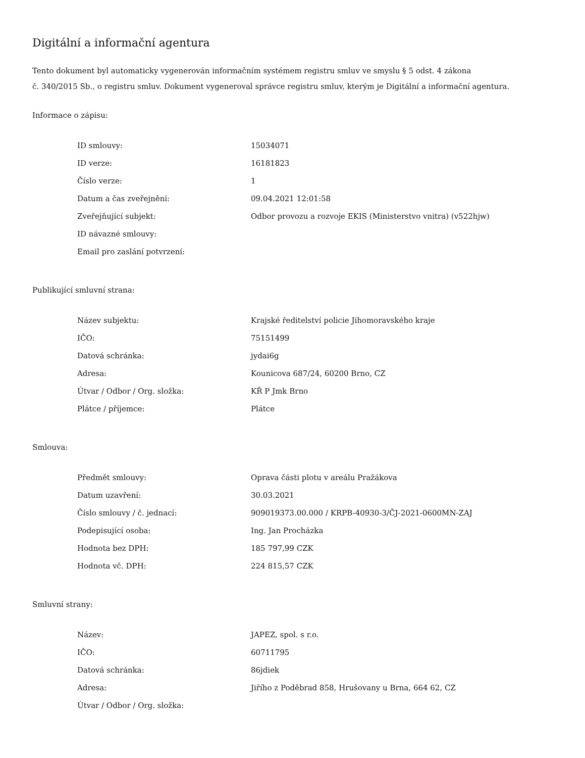Digitální a informační agentura
Tento dokument byl automaticky vygenerován informačním systémem registru smluv ve smyslu § 5 odst. 4 zákona
č. 340/2015 Sb., o registru smluv. Dokument vygeneroval správce registru smluv, kterým je Digitální a informační agentura.
Informace o zápisu:
| ID smlouvy: | 15034071 |
| ID verze: | 16181823 |
| Číslo verze: | 1 |
| Datum a čas zveřejnění: | 09.04.2021 12:01:58 |
| Zveřejňující subjekt: | Odbor provozu a rozvoje EKIS (Ministerstvo vnitra) (v522hjw) |
| ID návazné smlouvy: | |
| Email pro zaslání potvrzení: | |
Publikující smluvní strana:
| Název subjektu: | Krajské ředitelství policie Jihomoravského kraje |
| IČO: | 75151499 |
| Datová schránka: | jydai6g |
| Adresa: | Kounicova 687/24, 60200 Brno, CZ |
| Útvar / Odbor / Org. složka: | KŘ P Jmk Brno |
| Plátce / příjemce: | Plátce |
Smlouva:
| Předmět smlouvy: | Oprava části plotu v areálu Pražákova |
| Datum uzavření: | 30.03.2021 |
| Číslo smlouvy / č. jednací: | 909019373.00.000 / KRPB-40930-3/ČJ-2021-0600MN-ZAJ |
| Podepisující osoba: | Ing. Jan Procházka |
| Hodnota bez DPH: | 185 797,99 CZK |
| Hodnota vč. DPH: | 224 815,57 CZK |
Smluvní strany:
| Název: | JAPEZ, spol. s r.o. |
| IČO: | 60711795 |
| Datová schránka: | 86jdiek |
| Adresa: | Jiřího z Poděbrad 858, Hrušovany u Brna, 664 62, CZ |
| Útvar / Odbor / Org. složka: | |